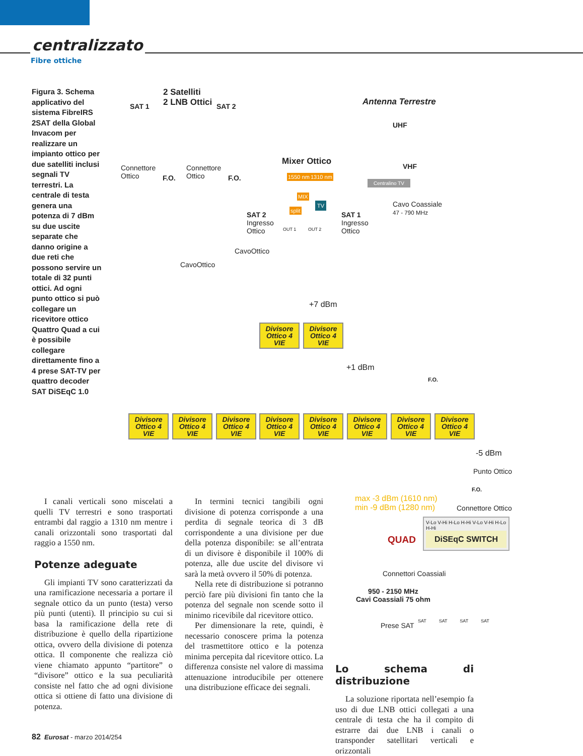centralizzato
Fibre ottiche
Figura 3. Schema applicativo del sistema FibreIRS 2SAT della Global Invacom per realizzare un impianto ottico per due satelliti inclusi segnali TV terrestri. La centrale di testa genera una potenza di 7 dBm su due uscite separate che danno origine a due reti che possono servire un totale di 32 punti ottici. Ad ogni punto ottico si può collegare un ricevitore ottico Quattro Quad a cui è possibile collegare direttamente fino a 4 prese SAT-TV per quattro decoder SAT DiSEqC 1.0
2 Satelliti
2 LNB Ottici
SAT 1 SAT 2 Antenna Terrestre
UHF
VHF
Connettore
Ottico
F.O.
Connettore
Ottico
F.O.
Mixer Ottico
1550 nm 1310 nm
MIX
split
TV
Centralino TV
Cavo Coassiale
47 - 790 MHz
SAT 2
Ingresso
Ottico
SAT 1
Ingresso
Ottico
OUT 1 OUT 2
CavoOttico
CavoOttico
+7 dBm
Divisore Ottico 4 VIE
Divisore Ottico 4 VIE
+1 dBm
F.O.
Divisore Ottico 4 VIE
Divisore Ottico 4 VIE
Divisore Ottico 4 VIE
Divisore Ottico 4 VIE
Divisore Ottico 4 VIE
Divisore Ottico 4 VIE
Divisore Ottico 4 VIE
Divisore Ottico 4 VIE
-5 dBm
Punto Ottico
F.O.
max -3 dBm (1610 nm)
min -9 dBm (1280 nm)
Connettore Ottico
QUAD
V-Lo V-Hi H-Lo H-Hi V-Lo V-Hi H-Lo H-Hi
DiSEqC SWITCH
Connettori Coassiali
950 - 2150 MHz
Cavi Coassiali 75 ohm
Prese SAT
SAT SAT SAT SAT
I canali verticali sono miscelati a quelli TV terrestri e sono trasportati entrambi dal raggio a 1310 nm mentre i canali orizzontali sono trasportati dal raggio a 1550 nm.
Potenze adeguate
Gli impianti TV sono caratterizzati da una ramificazione necessaria a portare il segnale ottico da un punto (testa) verso più punti (utenti). Il principio su cui si basa la ramificazione della rete di distribuzione è quello della ripartizione ottica, ovvero della divisione di potenza ottica. Il componente che realizza ciò viene chiamato appunto “partitore” o “divisore” ottico e la sua peculiarità consiste nel fatto che ad ogni divisione ottica si ottiene di fatto una divisione di potenza.
In termini tecnici tangibili ogni divisione di potenza corrisponde a una perdita di segnale teorica di 3 dB corrispondente a una divisione per due della potenza disponibile: se all’entrata di un divisore è disponibile il 100% di potenza, alle due uscite del divisore vi sarà la metà ovvero il 50% di potenza.
Nella rete di distribuzione si potranno perciò fare più divisioni fin tanto che la potenza del segnale non scende sotto il minimo ricevibile dal ricevitore ottico.
Per dimensionare la rete, quindi, è necessario conoscere prima la potenza del trasmettitore ottico e la potenza minima percepita dal ricevitore ottico. La differenza consiste nel valore di massima attenuazione introducibile per ottenere una distribuzione efficace dei segnali.
Lo schema di distribuzione
La soluzione riportata nell’esempio fa uso di due LNB ottici collegati a una centrale di testa che ha il compito di estrarre dai due LNB i canali o transponder satellitari verticali e orizzontali
82 Eurosat - marzo 2014/254